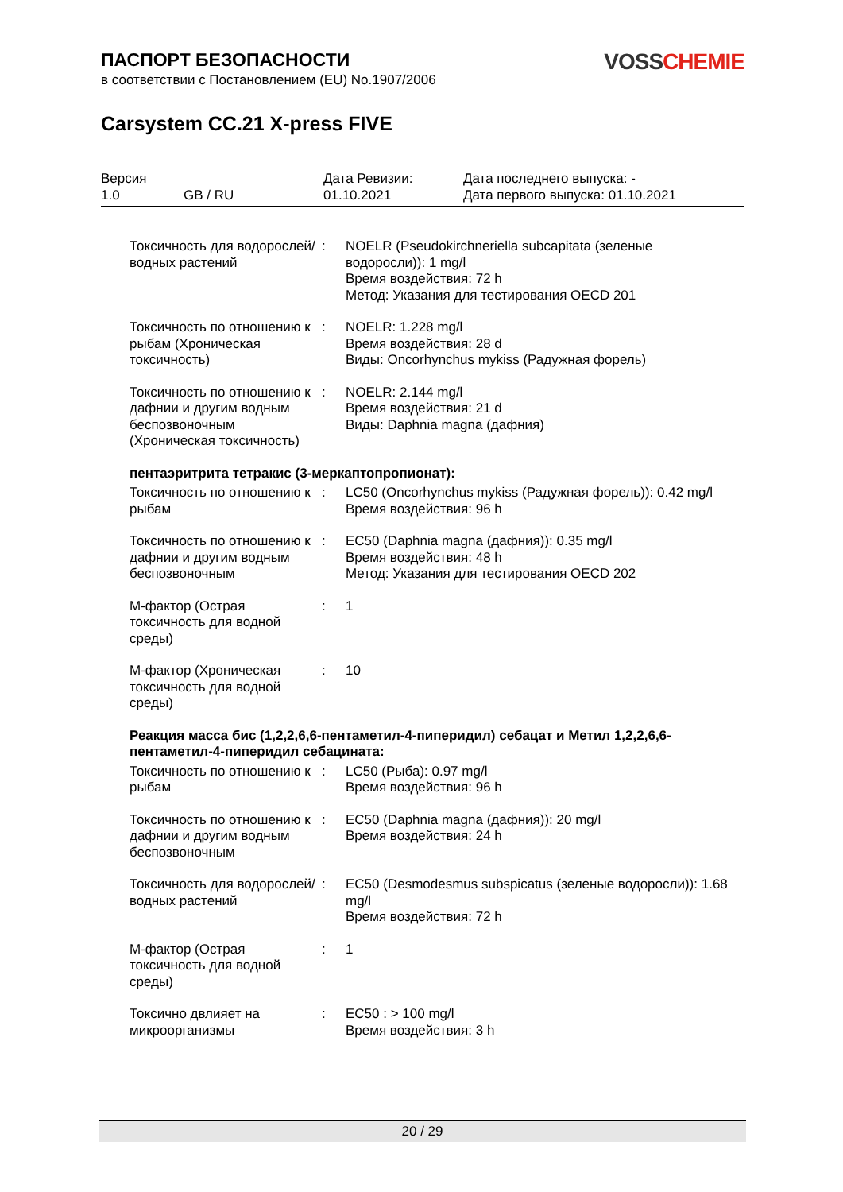VOSS CHEMIE
ПАСПОРТ БЕЗОПАСНОСТИ
в соответствии с Постановлением (EU) No.1907/2006
Carsystem CC.21 X-press FIVE
| Версия 1.0 | GB / RU | Дата Ревизии: 01.10.2021 | Дата последнего выпуска: - Дата первого выпуска: 01.10.2021 |
| Токсичность для водорослей/водных растений | : | NOELR (Pseudokirchneriella subcapitata (зеленые водоросли)): 1 mg/l Время воздействия: 72 h Метод: Указания для тестирования OECD 201 |
| Токсичность по отношению к рыбам (Хроническая токсичность) | : | NOELR: 1.228 mg/l Время воздействия: 28 d Виды: Oncorhynchus mykiss (Радужная форель) |
| Токсичность по отношению к дафнии и другим водным беспозвоночным (Хроническая токсичность) | : | NOELR: 2.144 mg/l Время воздействия: 21 d Виды: Daphnia magna (дафния) |
пентаэритрита тетракис (3-меркаптопропионат):
| Токсичность по отношению к рыбам | : | LC50 (Oncorhynchus mykiss (Радужная форель)): 0.42 mg/l Время воздействия: 96 h |
| Токсичность по отношению к дафнии и другим водным беспозвоночным | : | EC50 (Daphnia magna (дафния)): 0.35 mg/l Время воздействия: 48 h Метод: Указания для тестирования OECD 202 |
| М-фактор (Острая токсичность для водной среды) | : | 1 |
| М-фактор (Хроническая токсичность для водной среды) | : | 10 |
Реакция масса бис (1,2,2,6,6-пентаметил-4-пиперидил) себацат и Метил 1,2,2,6,6-пентаметил-4-пиперидил себацината:
| Токсичность по отношению к рыбам | : | LC50 (Рыба): 0.97 mg/l Время воздействия: 96 h |
| Токсичность по отношению к дафнии и другим водным беспозвоночным | : | EC50 (Daphnia magna (дафния)): 20 mg/l Время воздействия: 24 h |
| Токсичность для водорослей/водных растений | : | EC50 (Desmodesmus subspicatus (зеленые водоросли)): 1.68 mg/l Время воздействия: 72 h |
| М-фактор (Острая токсичность для водной среды) | : | 1 |
| Токсично двлияет на микроорганизмы | : | EC50 : > 100 mg/l Время воздействия: 3 h |
20 / 29